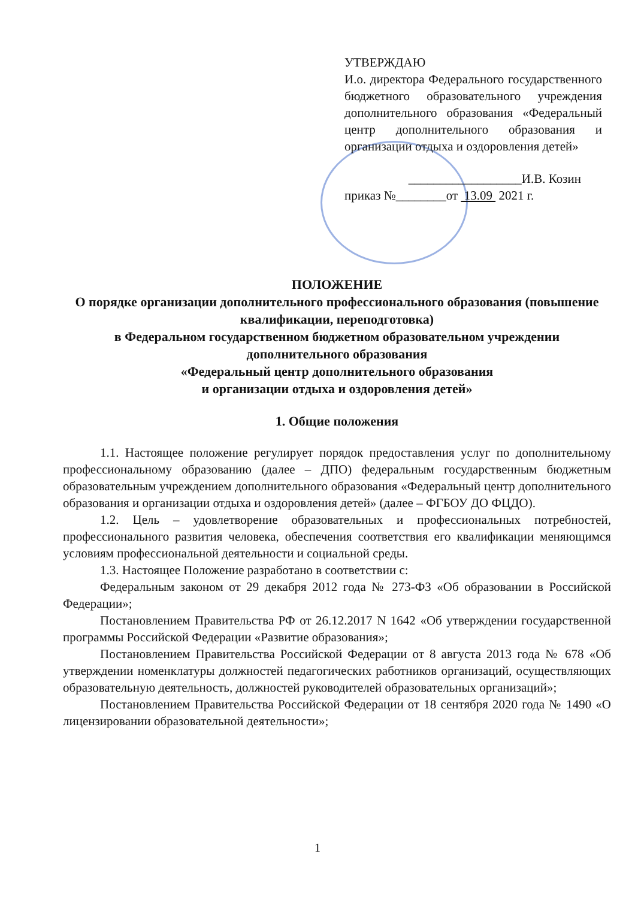УТВЕРЖДАЮ
И.о. директора Федерального государственного бюджетного образовательного учреждения дополнительного образования «Федеральный центр дополнительного образования и организации отдыха и оздоровления детей»
__________________И.В. Козин
приказ №________от 13.09 2021 г.
ПОЛОЖЕНИЕ
О порядке организации дополнительного профессионального образования (повышение квалификации, переподготовка)
в Федеральном государственном бюджетном образовательном учреждении дополнительного образования
«Федеральный центр дополнительного образования
и организации отдыха и оздоровления детей»
1. Общие положения
1.1. Настоящее положение регулирует порядок предоставления услуг по дополнительному профессиональному образованию (далее – ДПО) федеральным государственным бюджетным образовательным учреждением дополнительного образования «Федеральный центр дополнительного образования и организации отдыха и оздоровления детей» (далее – ФГБОУ ДО ФЦДО).
1.2. Цель – удовлетворение образовательных и профессиональных потребностей, профессионального развития человека, обеспечения соответствия его квалификации меняющимся условиям профессиональной деятельности и социальной среды.
1.3. Настоящее Положение разработано в соответствии с:
Федеральным законом от 29 декабря 2012 года № 273-ФЗ «Об образовании в Российской Федерации»;
Постановлением Правительства РФ от 26.12.2017 N 1642 «Об утверждении государственной программы Российской Федерации «Развитие образования»;
Постановлением Правительства Российской Федерации от 8 августа 2013 года № 678 «Об утверждении номенклатуры должностей педагогических работников организаций, осуществляющих образовательную деятельность, должностей руководителей образовательных организаций»;
Постановлением Правительства Российской Федерации от 18 сентября 2020 года № 1490 «О лицензировании образовательной деятельности»;
1